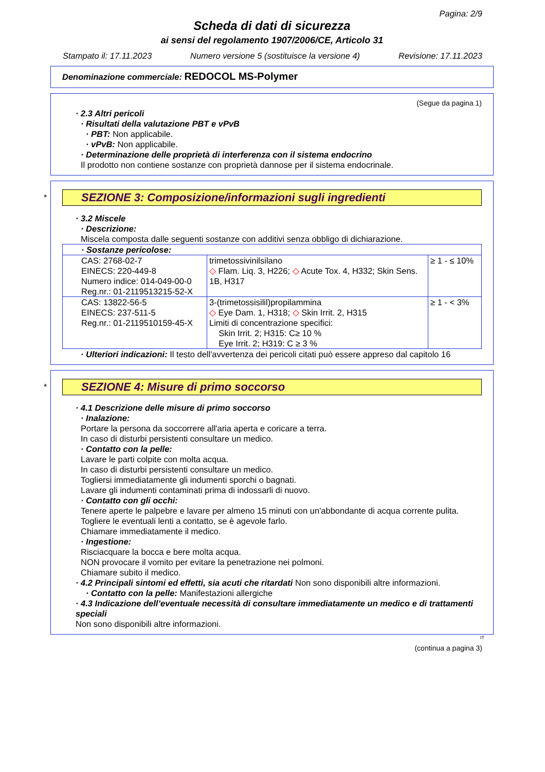Pagina: 2/9
Scheda di dati di sicurezza
ai sensi del regolamento 1907/2006/CE, Articolo 31
Stampato il: 17.11.2023 Numero versione 5 (sostituisce la versione 4) Revisione: 17.11.2023
Denominazione commerciale: REDOCOL MS-Polymer
(Segue da pagina 1)
· 2.3 Altri pericoli
· Risultati della valutazione PBT e vPvB
· PBT: Non applicabile.
· vPvB: Non applicabile.
· Determinazione delle proprietà di interferenza con il sistema endocrino
Il prodotto non contiene sostanze con proprietà dannose per il sistema endocrinale.
*
SEZIONE 3: Composizione/informazioni sugli ingredienti
· 3.2 Miscele
· Descrizione:
Miscela composta dalle seguenti sostanze con additivi senza obbligo di dichiarazione.
| · Sostanze pericolose: | | |
| CAS: 2768-02-7 EINECS: 220-449-8 Numero indice: 014-049-00-0 Reg.nr.: 01-2119513215-52-X | trimetossivinilsilano ◇ Flam. Liq. 3, H226; ◇ Acute Tox. 4, H332; Skin Sens. 1B, H317 | ≥ 1 - ≤ 10% |
| CAS: 13822-56-5 EINECS: 237-511-5 Reg.nr.: 01-2119510159-45-X | 3-(trimetossisilil)propilammina ◇ Eye Dam. 1, H318; ◇ Skin Irrit. 2, H315 Limiti di concentrazione specifici: Skin Irrit. 2; H315: C≥ 10 % Eye Irrit. 2; H319: C ≥ 3 % | ≥ 1 - < 3% |
· Ulteriori indicazioni: Il testo dell'avvertenza dei pericoli citati può essere appreso dal capitolo 16
*
SEZIONE 4: Misure di primo soccorso
· 4.1 Descrizione delle misure di primo soccorso
· Inalazione:
Portare la persona da soccorrere all'aria aperta e coricare a terra.
In caso di disturbi persistenti consultare un medico.
· Contatto con la pelle:
Lavare le parti colpite con molta acqua.
In caso di disturbi persistenti consultare un medico.
Togliersi immediatamente gli indumenti sporchi o bagnati.
Lavare gli indumenti contaminati prima di indossarli di nuovo.
· Contatto con gli occhi:
Tenere aperte le palpebre e lavare per almeno 15 minuti con un'abbondante di acqua corrente pulita.
Togliere le eventuali lenti a contatto, se è agevole farlo.
Chiamare immediatamente il medico.
· Ingestione:
Risciacquare la bocca e bere molta acqua.
NON provocare il vomito per evitare la penetrazione nei polmoni.
Chiamare subito il medico.
· 4.2 Principali sintomi ed effetti, sia acuti che ritardati Non sono disponibili altre informazioni.
· Contatto con la pelle: Manifestazioni allergiche
· 4.3 Indicazione dell’eventuale necessità di consultare immediatamente un medico e di trattamenti speciali
Non sono disponibili altre informazioni.
IT
(continua a pagina 3)